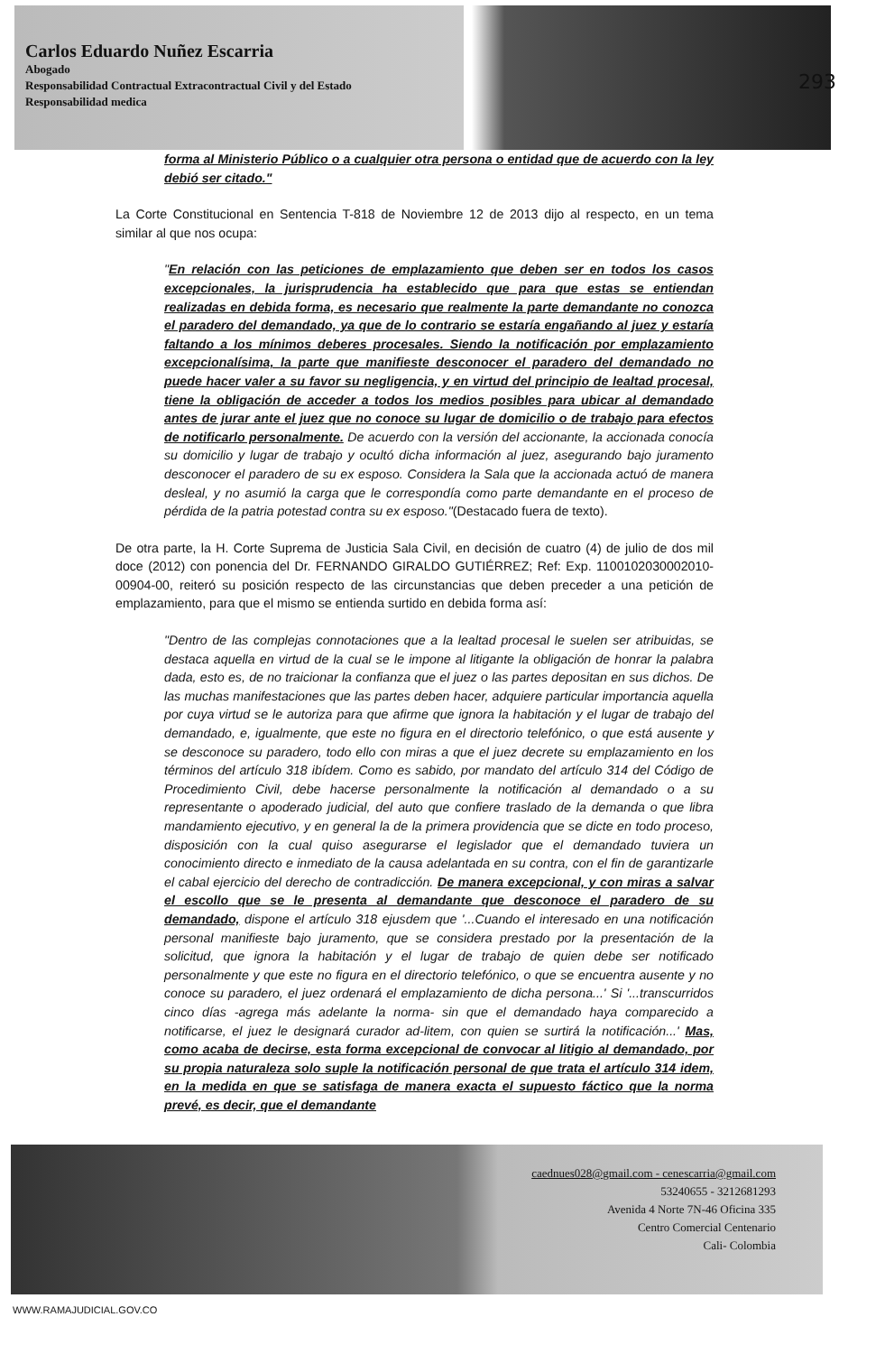Carlos Eduardo Nuñez Escarria
Abogado
Responsabilidad Contractual Extracontractual Civil y del Estado
Responsabilidad medica
293
forma al Ministerio Público o a cualquier otra persona o entidad que de acuerdo con la ley debió ser citado."
La Corte Constitucional en Sentencia T-818 de Noviembre 12 de 2013 dijo al respecto, en un tema similar al que nos ocupa:
"En relación con las peticiones de emplazamiento que deben ser en todos los casos excepcionales, la jurisprudencia ha establecido que para que estas se entiendan realizadas en debida forma, es necesario que realmente la parte demandante no conozca el paradero del demandado, ya que de lo contrario se estaría engañando al juez y estaría faltando a los mínimos deberes procesales. Siendo la notificación por emplazamiento excepcionalísima, la parte que manifieste desconocer el paradero del demandado no puede hacer valer a su favor su negligencia, y en virtud del principio de lealtad procesal, tiene la obligación de acceder a todos los medios posibles para ubicar al demandado antes de jurar ante el juez que no conoce su lugar de domicilio o de trabajo para efectos de notificarlo personalmente. De acuerdo con la versión del accionante, la accionada conocía su domicilio y lugar de trabajo y ocultó dicha información al juez, asegurando bajo juramento desconocer el paradero de su ex esposo. Considera la Sala que la accionada actuó de manera desleal, y no asumió la carga que le correspondía como parte demandante en el proceso de pérdida de la patria potestad contra su ex esposo."(Destacado fuera de texto).
De otra parte, la H. Corte Suprema de Justicia Sala Civil, en decisión de cuatro (4) de julio de dos mil doce (2012) con ponencia del Dr. FERNANDO GIRALDO GUTIÉRREZ; Ref: Exp. 1100102030002010-00904-00, reiteró su posición respecto de las circunstancias que deben preceder a una petición de emplazamiento, para que el mismo se entienda surtido en debida forma así:
"Dentro de las complejas connotaciones que a la lealtad procesal le suelen ser atribuidas, se destaca aquella en virtud de la cual se le impone al litigante la obligación de honrar la palabra dada, esto es, de no traicionar la confianza que el juez o las partes depositan en sus dichos. De las muchas manifestaciones que las partes deben hacer, adquiere particular importancia aquella por cuya virtud se le autoriza para que afirme que ignora la habitación y el lugar de trabajo del demandado, e, igualmente, que este no figura en el directorio telefónico, o que está ausente y se desconoce su paradero, todo ello con miras a que el juez decrete su emplazamiento en los términos del artículo 318 ibídem. Como es sabido, por mandato del artículo 314 del Código de Procedimiento Civil, debe hacerse personalmente la notificación al demandado o a su representante o apoderado judicial, del auto que confiere traslado de la demanda o que libra mandamiento ejecutivo, y en general la de la primera providencia que se dicte en todo proceso, disposición con la cual quiso asegurarse el legislador que el demandado tuviera un conocimiento directo e inmediato de la causa adelantada en su contra, con el fin de garantizarle el cabal ejercicio del derecho de contradicción. De manera excepcional, y con miras a salvar el escollo que se le presenta al demandante que desconoce el paradero de su demandado, dispone el artículo 318 ejusdem que '...Cuando el interesado en una notificación personal manifieste bajo juramento, que se considera prestado por la presentación de la solicitud, que ignora la habitación y el lugar de trabajo de quien debe ser notificado personalmente y que este no figura en el directorio telefónico, o que se encuentra ausente y no conoce su paradero, el juez ordenará el emplazamiento de dicha persona...' Si '...transcurridos cinco días -agrega más adelante la norma- sin que el demandado haya comparecido a notificarse, el juez le designará curador ad-litem, con quien se surtirá la notificación...' Mas, como acaba de decirse, esta forma excepcional de convocar al litigio al demandado, por su propia naturaleza solo suple la notificación personal de que trata el artículo 314 idem, en la medida en que se satisfaga de manera exacta el supuesto fáctico que la norma prevé, es decir, que el demandante
caednues028@gmail.com - cenescarria@gmail.com
53240655 - 3212681293
Avenida 4 Norte 7N-46 Oficina 335
Centro Comercial Centenario
Cali- Colombia
WWW.RAMAJUDICIAL.GOV.CO